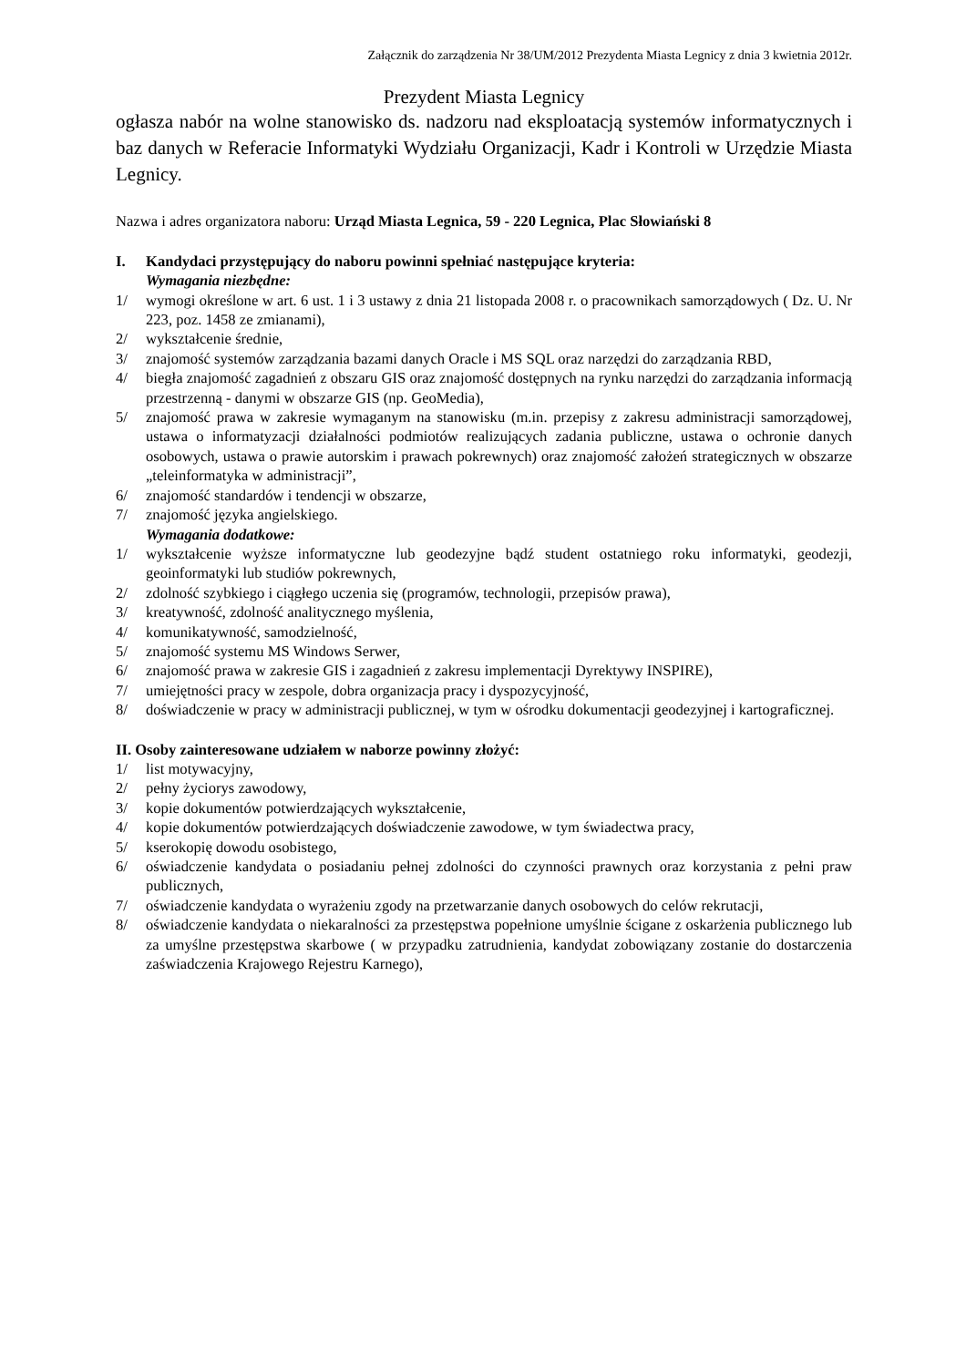Załącznik do zarządzenia Nr 38/UM/2012 Prezydenta Miasta Legnicy z dnia 3 kwietnia 2012r.
Prezydent Miasta Legnicy
ogłasza nabór na wolne stanowisko ds. nadzoru nad eksploatacją systemów informatycznych i baz danych w Referacie Informatyki Wydziału Organizacji, Kadr i Kontroli w Urzędzie Miasta Legnicy.
Nazwa i adres organizatora naboru: Urząd Miasta Legnica, 59 - 220 Legnica, Plac Słowiański 8
I. Kandydaci przystępujący do naboru powinni spełniać następujące kryteria:
Wymagania niezbędne:
1/ wymogi określone w art. 6 ust. 1 i 3 ustawy z dnia 21 listopada 2008 r. o pracownikach samorządowych ( Dz. U. Nr 223, poz. 1458 ze zmianami),
2/ wykształcenie średnie,
3/ znajomość systemów zarządzania bazami danych Oracle i MS SQL oraz narzędzi do zarządzania RBD,
4/ biegła znajomość zagadnień z obszaru GIS oraz znajomość dostępnych na rynku narzędzi do zarządzania informacją przestrzenną - danymi w obszarze GIS (np. GeoMedia),
5/ znajomość prawa w zakresie wymaganym na stanowisku (m.in. przepisy z zakresu administracji samorządowej, ustawa o informatyzacji działalności podmiotów realizujących zadania publiczne, ustawa o ochronie danych osobowych, ustawa o prawie autorskim i prawach pokrewnych) oraz znajomość założeń strategicznych w obszarze „teleinformatyka w administracji”,
6/ znajomość standardów i tendencji w obszarze,
7/ znajomość języka angielskiego.
Wymagania dodatkowe:
1/ wykształcenie wyższe informatyczne lub geodezyjne bądź student ostatniego roku informatyki, geodezji, geoinformatyki lub studiów pokrewnych,
2/ zdolność szybkiego i ciągłego uczenia się (programów, technologii, przepisów prawa),
3/ kreatywność, zdolność analitycznego myślenia,
4/ komunikatywność, samodzielność,
5/ znajomość systemu MS Windows Serwer,
6/ znajomość prawa w zakresie GIS i zagadnień z zakresu implementacji Dyrektywy INSPIRE),
7/ umiejętności pracy w zespole, dobra organizacja pracy i dyspozycyjność,
8/ doświadczenie w pracy w administracji publicznej, w tym w ośrodku dokumentacji geodezyjnej i kartograficznej.
II. Osoby zainteresowane udziałem w naborze powinny złożyć:
1/ list motywacyjny,
2/ pełny życiorys zawodowy,
3/ kopie dokumentów potwierdzających wykształcenie,
4/ kopie dokumentów potwierdzających doświadczenie zawodowe, w tym świadectwa pracy,
5/ kserokopię dowodu osobistego,
6/ oświadczenie kandydata o posiadaniu pełnej zdolności do czynności prawnych oraz korzystania z pełni praw publicznych,
7/ oświadczenie kandydata o wyrażeniu zgody na przetwarzanie danych osobowych do celów rekrutacji,
8/ oświadczenie kandydata o niekaralności za przestępstwa popełnione umyślnie ścigane z oskarżenia publicznego lub za umyślne przestępstwa skarbowe ( w przypadku zatrudnienia, kandydat zobowiązany zostanie do dostarczenia zaświadczenia Krajowego Rejestru Karnego),